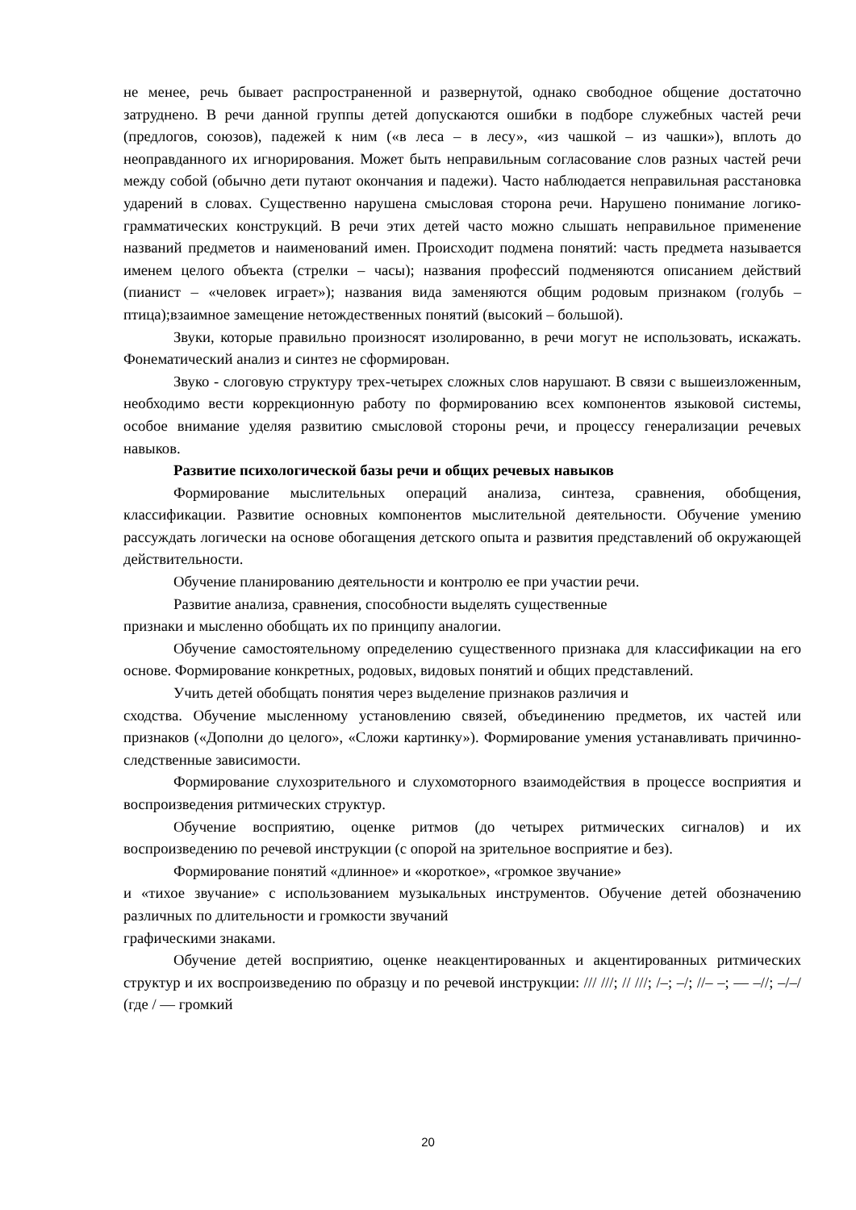не менее, речь бывает распространенной и развернутой, однако свободное общение достаточно затруднено. В речи данной группы детей допускаются ошибки в подборе служебных частей речи (предлогов, союзов), падежей к ним («в леса – в лесу», «из чашкой – из чашки»), вплоть до неоправданного их игнорирования. Может быть неправильным согласование слов разных частей речи между собой (обычно дети путают окончания и падежи). Часто наблюдается неправильная расстановка ударений в словах. Существенно нарушена смысловая сторона речи. Нарушено понимание логико-грамматических конструкций. В речи этих детей часто можно слышать неправильное применение названий предметов и наименований имен. Происходит подмена понятий: часть предмета называется именем целого объекта (стрелки – часы); названия профессий подменяются описанием действий (пианист – «человек играет»); названия вида заменяются общим родовым признаком (голубь – птица);взаимное замещение нетождественных понятий (высокий – большой).
Звуки, которые правильно произносят изолированно, в речи могут не использовать, искажать. Фонематический анализ и синтез не сформирован.
Звуко - слоговую структуру трех-четырех сложных слов нарушают. В связи с вышеизложенным, необходимо вести коррекционную работу по формированию всех компонентов языковой системы, особое внимание уделяя развитию смысловой стороны речи, и процессу генерализации речевых навыков.
Развитие психологической базы речи и общих речевых навыков
Формирование мыслительных операций анализа, синтеза, сравнения, обобщения, классификации. Развитие основных компонентов мыслительной деятельности. Обучение умению рассуждать логически на основе обогащения детского опыта и развития представлений об окружающей действительности.
Обучение планированию деятельности и контролю ее при участии речи.
Развитие анализа, сравнения, способности выделять существенные
признаки и мысленно обобщать их по принципу аналогии.
Обучение самостоятельному определению существенного признака для классификации на его основе. Формирование конкретных, родовых, видовых понятий и общих представлений.
Учить детей обобщать понятия через выделение признаков различия и
сходства. Обучение мысленному установлению связей, объединению предметов, их частей или признаков («Дополни до целого», «Сложи картинку»). Формирование умения устанавливать причинно-следственные зависимости.
Формирование слухозрительного и слухомоторного взаимодействия в процессе восприятия и воспроизведения ритмических структур.
Обучение восприятию, оценке ритмов (до четырех ритмических сигналов) и их воспроизведению по речевой инструкции (с опорой на зрительное восприятие и без).
Формирование понятий «длинное» и «короткое», «громкое звучание»
и «тихое звучание» с использованием музыкальных инструментов. Обучение детей обозначению различных по длительности и громкости звучаний
графическими знаками.
Обучение детей восприятию, оценке неакцентированных и акцентированных ритмических структур и их воспроизведению по образцу и по речевой инструкции: /// ///; // ///; /–; –/; //– –; — –//; –/–/ (где / — громкий
20